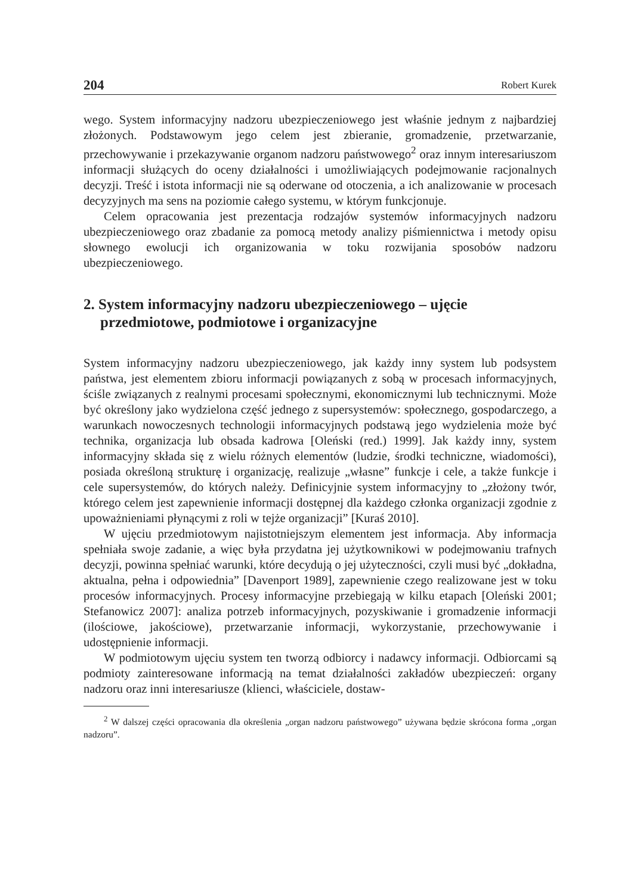204 Robert Kurek
wego. System informacyjny nadzoru ubezpieczeniowego jest właśnie jednym z najbardziej złożonych. Podstawowym jego celem jest zbieranie, gromadzenie, przetwarzanie, przechowywanie i przekazywanie organom nadzoru państwowego<sup>2</sup> oraz innym interesariuszom informacji służących do oceny działalności i umożliwiających podejmowanie racjonalnych decyzji. Treść i istota informacji nie są oderwane od otoczenia, a ich analizowanie w procesach decyzyjnych ma sens na poziomie całego systemu, w którym funkcjonuje.
Celem opracowania jest prezentacja rodzajów systemów informacyjnych nadzoru ubezpieczeniowego oraz zbadanie za pomocą metody analizy piśmiennictwa i metody opisu słownego ewolucji ich organizowania w toku rozwijania sposobów nadzoru ubezpieczeniowego.
2. System informacyjny nadzoru ubezpieczeniowego – ujęcie przedmiotowe, podmiotowe i organizacyjne
System informacyjny nadzoru ubezpieczeniowego, jak każdy inny system lub podsystem państwa, jest elementem zbioru informacji powiązanych z sobą w procesach informacyjnych, ściśle związanych z realnymi procesami społecznymi, ekonomicznymi lub technicznymi. Może być określony jako wydzielona część jednego z supersystemów: społecznego, gospodarczego, a warunkach nowoczesnych technologii informacyjnych podstawą jego wydzielenia może być technika, organizacja lub obsada kadrowa [Oleński (red.) 1999]. Jak każdy inny, system informacyjny składa się z wielu różnych elementów (ludzie, środki techniczne, wiadomości), posiada określoną strukturę i organizację, realizuje „własne” funkcje i cele, a także funkcje i cele supersystemów, do których należy. Definicyjnie system informacyjny to „złożony twór, którego celem jest zapewnienie informacji dostępnej dla każdego członka organizacji zgodnie z upoważnieniami płynącymi z roli w tejże organizacji” [Kuraś 2010].
W ujęciu przedmiotowym najistotniejszym elementem jest informacja. Aby informacja spełniała swoje zadanie, a więc była przydatna jej użytkownikowi w podejmowaniu trafnych decyzji, powinna spełniać warunki, które decydują o jej użyteczności, czyli musi być „dokładna, aktualna, pełna i odpowiednia” [Davenport 1989], zapewnienie czego realizowane jest w toku procesów informacyjnych. Procesy informacyjne przebiegają w kilku etapach [Oleński 2001; Stefanowicz 2007]: analiza potrzeb informacyjnych, pozyskiwanie i gromadzenie informacji (ilościowe, jakościowe), przetwarzanie informacji, wykorzystanie, przechowywanie i udostępnienie informacji.
W podmiotowym ujęciu system ten tworzą odbiorcy i nadawcy informacji. Odbiorcami są podmioty zainteresowane informacją na temat działalności zakładów ubezpieczeń: organy nadzoru oraz inni interesariusze (klienci, właściciele, dostaw-
<sup>2</sup> W dalszej części opracowania dla określenia „organ nadzoru państwowego” używana będzie skrócona forma „organ nadzoru”.